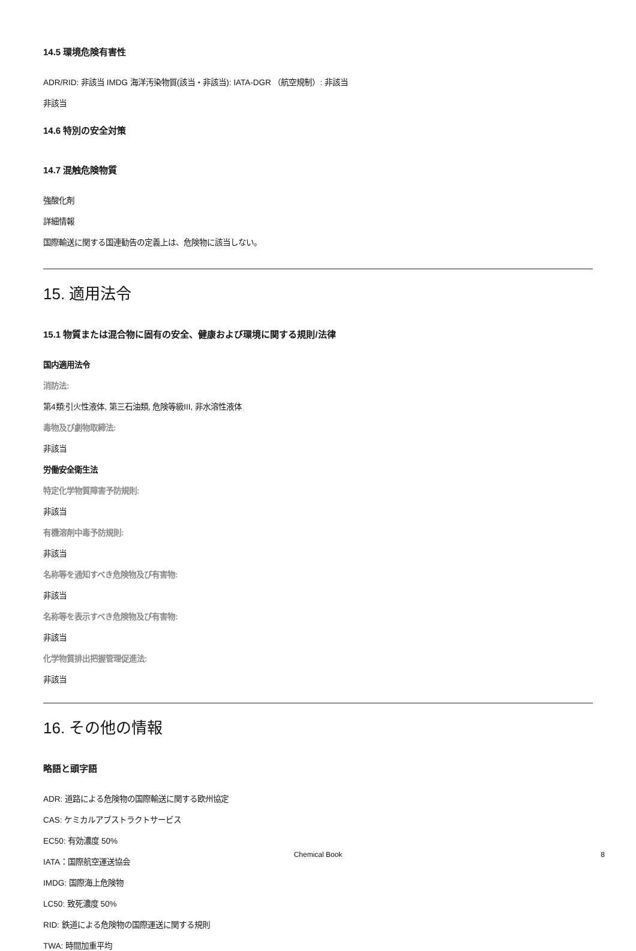14.5 環境危険有害性
ADR/RID: 非該当 IMDG 海洋汚染物質(該当・非該当): IATA-DGR （航空規制）: 非該当
非該当
14.6 特別の安全対策
14.7 混触危険物質
強酸化剤
詳細情報
国際輸送に関する国連勧告の定義上は、危険物に該当しない。
15. 適用法令
15.1 物質または混合物に固有の安全、健康および環境に関する規則/法律
国内適用法令
消防法:
第4類:引火性液体, 第三石油類, 危険等級III, 非水溶性液体
毒物及び劇物取締法:
非該当
労働安全衛生法
特定化学物質障害予防規則:
非該当
有機溶剤中毒予防規則:
非該当
名称等を通知すべき危険物及び有害物:
非該当
名称等を表示すべき危険物及び有害物:
非該当
化学物質排出把握管理促進法:
非該当
16. その他の情報
略語と頭字語
ADR: 道路による危険物の国際輸送に関する欧州協定
CAS: ケミカルアブストラクトサービス
EC50: 有効濃度 50%
IATA：国際航空運送協会
IMDG: 国際海上危険物
LC50: 致死濃度 50%
RID: 鉄道による危険物の国際運送に関する規則
TWA: 時間加重平均
Chemical Book 8